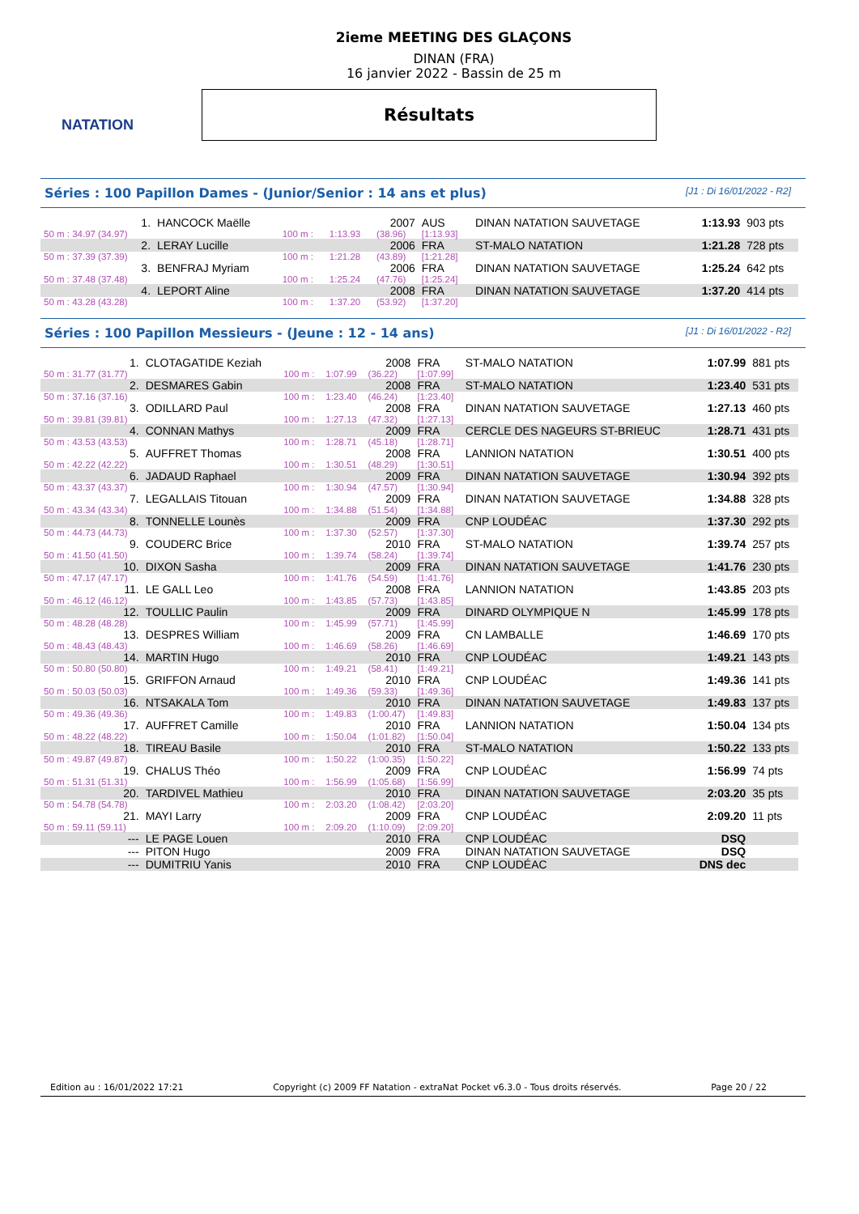NATATION
2ieme MEETING DES GLAÇONS
DINAN (FRA)
16 janvier 2022 - Bassin de 25 m
Résultats
Séries : 100 Papillon Dames - (Junior/Senior : 14 ans et plus) [J1 : Di 16/01/2022 - R2]
| 1. | HANCOCK Maëlle | | | 2007 | AUS | DINAN NATATION SAUVETAGE | 1:13.93 | 903 pts |
| 50 m : 34.97 (34.97) | | 100 m : | 1:13.93 | (38.96) | [1:13.93] | | | |
| 2. | LERAY Lucille | | | 2006 | FRA | ST-MALO NATATION | 1:21.28 | 728 pts |
| 50 m : 37.39 (37.39) | | 100 m : | 1:21.28 | (43.89) | [1:21.28] | | | |
| 3. | BENFRAJ Myriam | | | 2006 | FRA | DINAN NATATION SAUVETAGE | 1:25.24 | 642 pts |
| 50 m : 37.48 (37.48) | | 100 m : | 1:25.24 | (47.76) | [1:25.24] | | | |
| 4. | LEPORT Aline | | | 2008 | FRA | DINAN NATATION SAUVETAGE | 1:37.20 | 414 pts |
| 50 m : 43.28 (43.28) | | 100 m : | 1:37.20 | (53.92) | [1:37.20] | | | |
Séries : 100 Papillon Messieurs - (Jeune : 12 - 14 ans) [J1 : Di 16/01/2022 - R2]
| 1. | CLOTAGATIDE Keziah | | | 2008 | FRA | ST-MALO NATATION | 1:07.99 | 881 pts |
| 50 m : 31.77 (31.77) | | 100 m : | 1:07.99 | (36.22) | [1:07.99] | | | |
| 2. | DESMARES Gabin | | | 2008 | FRA | ST-MALO NATATION | 1:23.40 | 531 pts |
| 50 m : 37.16 (37.16) | | 100 m : | 1:23.40 | (46.24) | [1:23.40] | | | |
| 3. | ODILLARD Paul | | | 2008 | FRA | DINAN NATATION SAUVETAGE | 1:27.13 | 460 pts |
| 50 m : 39.81 (39.81) | | 100 m : | 1:27.13 | (47.32) | [1:27.13] | | | |
| 4. | CONNAN Mathys | | | 2009 | FRA | CERCLE DES NAGEURS ST-BRIEUC | 1:28.71 | 431 pts |
| 50 m : 43.53 (43.53) | | 100 m : | 1:28.71 | (45.18) | [1:28.71] | | | |
| 5. | AUFFRET Thomas | | | 2008 | FRA | LANNION NATATION | 1:30.51 | 400 pts |
| 50 m : 42.22 (42.22) | | 100 m : | 1:30.51 | (48.29) | [1:30.51] | | | |
| 6. | JADAUD Raphael | | | 2009 | FRA | DINAN NATATION SAUVETAGE | 1:30.94 | 392 pts |
| 50 m : 43.37 (43.37) | | 100 m : | 1:30.94 | (47.57) | [1:30.94] | | | |
| 7. | LEGALLAIS Titouan | | | 2009 | FRA | DINAN NATATION SAUVETAGE | 1:34.88 | 328 pts |
| 50 m : 43.34 (43.34) | | 100 m : | 1:34.88 | (51.54) | [1:34.88] | | | |
| 8. | TONNELLE Lounès | | | 2009 | FRA | CNP LOUDÉAC | 1:37.30 | 292 pts |
| 50 m : 44.73 (44.73) | | 100 m : | 1:37.30 | (52.57) | [1:37.30] | | | |
| 9. | COUDERC Brice | | | 2010 | FRA | ST-MALO NATATION | 1:39.74 | 257 pts |
| 50 m : 41.50 (41.50) | | 100 m : | 1:39.74 | (58.24) | [1:39.74] | | | |
| 10. | DIXON Sasha | | | 2009 | FRA | DINAN NATATION SAUVETAGE | 1:41.76 | 230 pts |
| 50 m : 47.17 (47.17) | | 100 m : | 1:41.76 | (54.59) | [1:41.76] | | | |
| 11. | LE GALL Leo | | | 2008 | FRA | LANNION NATATION | 1:43.85 | 203 pts |
| 50 m : 46.12 (46.12) | | 100 m : | 1:43.85 | (57.73) | [1:43.85] | | | |
| 12. | TOULLIC Paulin | | | 2009 | FRA | DINARD OLYMPIQUE N | 1:45.99 | 178 pts |
| 50 m : 48.28 (48.28) | | 100 m : | 1:45.99 | (57.71) | [1:45.99] | | | |
| 13. | DESPRES William | | | 2009 | FRA | CN LAMBALLE | 1:46.69 | 170 pts |
| 50 m : 48.43 (48.43) | | 100 m : | 1:46.69 | (58.26) | [1:46.69] | | | |
| 14. | MARTIN Hugo | | | 2010 | FRA | CNP LOUDÉAC | 1:49.21 | 143 pts |
| 50 m : 50.80 (50.80) | | 100 m : | 1:49.21 | (58.41) | [1:49.21] | | | |
| 15. | GRIFFON Arnaud | | | 2010 | FRA | CNP LOUDÉAC | 1:49.36 | 141 pts |
| 50 m : 50.03 (50.03) | | 100 m : | 1:49.36 | (59.33) | [1:49.36] | | | |
| 16. | NTSAKALA Tom | | | 2010 | FRA | DINAN NATATION SAUVETAGE | 1:49.83 | 137 pts |
| 50 m : 49.36 (49.36) | | 100 m : | 1:49.83 | (1:00.47) | [1:49.83] | | | |
| 17. | AUFFRET Camille | | | 2010 | FRA | LANNION NATATION | 1:50.04 | 134 pts |
| 50 m : 48.22 (48.22) | | 100 m : | 1:50.04 | (1:01.82) | [1:50.04] | | | |
| 18. | TIREAU Basile | | | 2010 | FRA | ST-MALO NATATION | 1:50.22 | 133 pts |
| 50 m : 49.87 (49.87) | | 100 m : | 1:50.22 | (1:00.35) | [1:50.22] | | | |
| 19. | CHALUS Théo | | | 2009 | FRA | CNP LOUDÉAC | 1:56.99 | 74 pts |
| 50 m : 51.31 (51.31) | | 100 m : | 1:56.99 | (1:05.68) | [1:56.99] | | | |
| 20. | TARDIVEL Mathieu | | | 2010 | FRA | DINAN NATATION SAUVETAGE | 2:03.20 | 35 pts |
| 50 m : 54.78 (54.78) | | 100 m : | 2:03.20 | (1:08.42) | [2:03.20] | | | |
| 21. | MAYI Larry | | | 2009 | FRA | CNP LOUDÉAC | 2:09.20 | 11 pts |
| 50 m : 59.11 (59.11) | | 100 m : | 2:09.20 | (1:10.09) | [2:09.20] | | | |
| --- | LE PAGE Louen | | | 2010 | FRA | CNP LOUDÉAC | DSQ | |
| --- | PITON Hugo | | | 2009 | FRA | DINAN NATATION SAUVETAGE | DSQ | |
| --- | DUMITRIU Yanis | | | 2010 | FRA | CNP LOUDÉAC | DNS dec | |
Edition au : 16/01/2022 17:21 Copyright (c) 2009 FF Natation - extraNat Pocket v6.3.0 - Tous droits réservés. Page 20 / 22